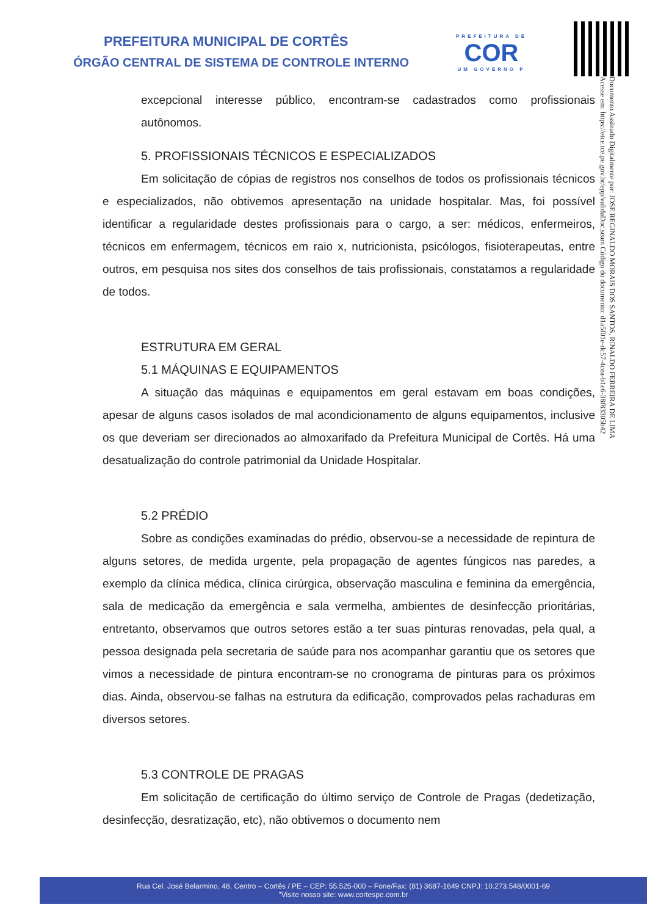PREFEITURA MUNICIPAL DE CORTÊS
ÓRGÃO CENTRAL DE SISTEMA DE CONTROLE INTERNO
PREFEITURA DE
COR
UM GOVERNO P
Documento Assinado Digitalmente por: JOSE REGINALDO MORAIS DOS SANTOS, RINALDO FERREIRA DE LIMA
Acesse em: https://etce.tce.pe.gov.br/epp/validaDoc.seam Código do documento: d1a5f01e-dc57-4cea-b1e6-38f83305b42
excepcional interesse público, encontram-se cadastrados como profissionais autônomos.
5. PROFISSIONAIS TÉCNICOS E ESPECIALIZADOS
Em solicitação de cópias de registros nos conselhos de todos os profissionais técnicos e especializados, não obtivemos apresentação na unidade hospitalar. Mas, foi possível identificar a regularidade destes profissionais para o cargo, a ser: médicos, enfermeiros, técnicos em enfermagem, técnicos em raio x, nutricionista, psicólogos, fisioterapeutas, entre outros, em pesquisa nos sites dos conselhos de tais profissionais, constatamos a regularidade de todos.
ESTRUTURA EM GERAL
5.1 MÁQUINAS E EQUIPAMENTOS
A situação das máquinas e equipamentos em geral estavam em boas condições, apesar de alguns casos isolados de mal acondicionamento de alguns equipamentos, inclusive os que deveriam ser direcionados ao almoxarifado da Prefeitura Municipal de Cortês. Há uma desatualização do controle patrimonial da Unidade Hospitalar.
5.2 PRÉDIO
Sobre as condições examinadas do prédio, observou-se a necessidade de repintura de alguns setores, de medida urgente, pela propagação de agentes fúngicos nas paredes, a exemplo da clínica médica, clínica cirúrgica, observação masculina e feminina da emergência, sala de medicação da emergência e sala vermelha, ambientes de desinfecção prioritárias, entretanto, observamos que outros setores estão a ter suas pinturas renovadas, pela qual, a pessoa designada pela secretaria de saúde para nos acompanhar garantiu que os setores que vimos a necessidade de pintura encontram-se no cronograma de pinturas para os próximos dias. Ainda, observou-se falhas na estrutura da edificação, comprovados pelas rachaduras em diversos setores.
5.3 CONTROLE DE PRAGAS
Em solicitação de certificação do último serviço de Controle de Pragas (dedetização, desinfecção, desratização, etc), não obtivemos o documento nem
Rua Cel. José Belarmino, 48, Centro – Cortês / PE – CEP: 55.525-000 – Fone/Fax: (81) 3687-1649 CNPJ: 10.273.548/0001-69
"Visite nosso site: www.cortespe.com.br